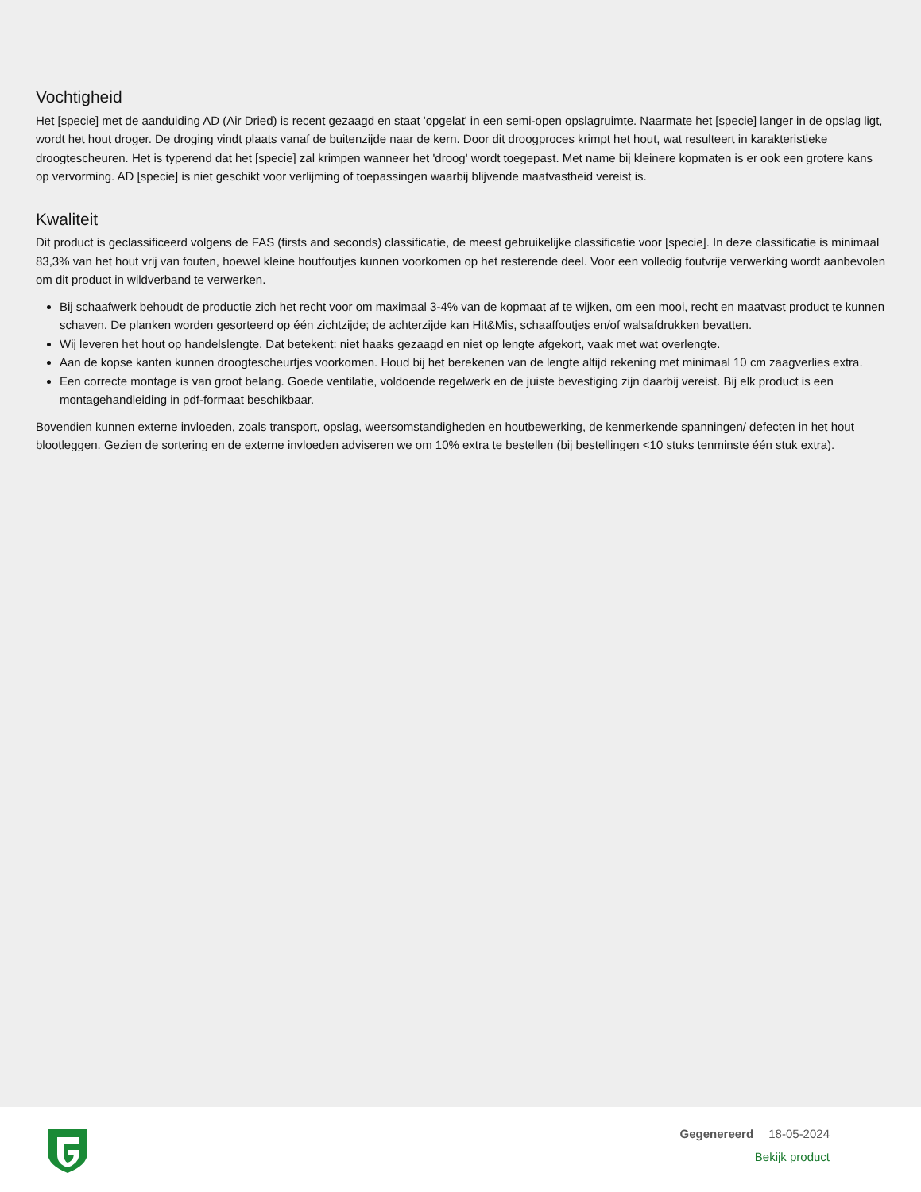Vochtigheid
Het [specie] met de aanduiding AD (Air Dried) is recent gezaagd en staat 'opgelat' in een semi-open opslagruimte. Naarmate het [specie] langer in de opslag ligt, wordt het hout droger. De droging vindt plaats vanaf de buitenzijde naar de kern. Door dit droogproces krimpt het hout, wat resulteert in karakteristieke droogtescheuren. Het is typerend dat het [specie] zal krimpen wanneer het 'droog' wordt toegepast. Met name bij kleinere kopmaten is er ook een grotere kans op vervorming. AD [specie] is niet geschikt voor verlijming of toepassingen waarbij blijvende maatvastheid vereist is.
Kwaliteit
Dit product is geclassificeerd volgens de FAS (firsts and seconds) classificatie, de meest gebruikelijke classificatie voor [specie]. In deze classificatie is minimaal 83,3% van het hout vrij van fouten, hoewel kleine houtfoutjes kunnen voorkomen op het resterende deel. Voor een volledig foutvrije verwerking wordt aanbevolen om dit product in wildverband te verwerken.
Bij schaafwerk behoudt de productie zich het recht voor om maximaal 3-4% van de kopmaat af te wijken, om een mooi, recht en maatvast product te kunnen schaven. De planken worden gesorteerd op één zichtzijde; de achterzijde kan Hit&Mis, schaaffoutjes en/of walsafdrukken bevatten.
Wij leveren het hout op handelslengte. Dat betekent: niet haaks gezaagd en niet op lengte afgekort, vaak met wat overlengte.
Aan de kopse kanten kunnen droogtescheurtjes voorkomen. Houd bij het berekenen van de lengte altijd rekening met minimaal 10 cm zaagverlies extra.
Een correcte montage is van groot belang. Goede ventilatie, voldoende regelwerk en de juiste bevestiging zijn daarbij vereist. Bij elk product is een montagehandleiding in pdf-formaat beschikbaar.
Bovendien kunnen externe invloeden, zoals transport, opslag, weersomstandigheden en houtbewerking, de kenmerkende spanningen/ defecten in het hout blootleggen. Gezien de sortering en de externe invloeden adviseren we om 10% extra te bestellen (bij bestellingen <10 stuks tenminste één stuk extra).
Gegenereerd 18-05-2024
Bekijk product